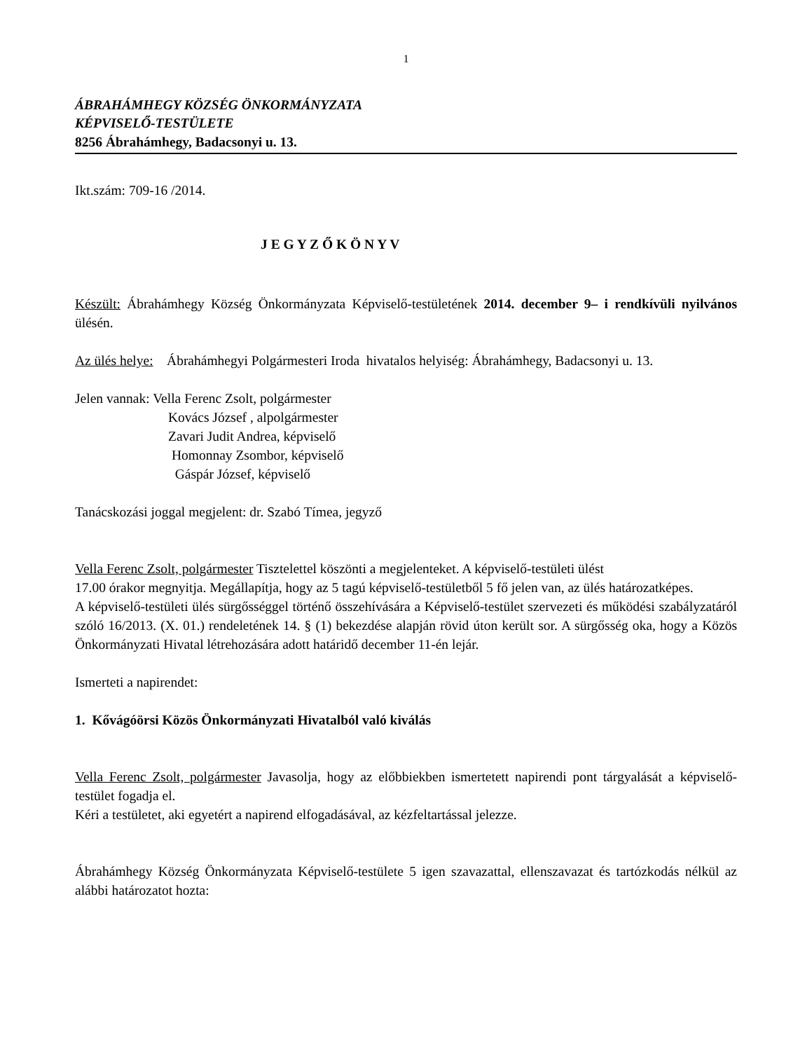1
ÁBRAHÁMHEGY KÖZSÉG ÖNKORMÁNYZATA
KÉPVISELŐ-TESTÜLETE
8256 Ábrahámhegy, Badacsonyi u. 13.
Ikt.szám: 709-16 /2014.
J E G Y Z Ő K Ö N Y V
Készült: Ábrahámhegy Község Önkormányzata Képviselő-testületének 2014. december 9– i rendkívüli nyilvános ülésén.
Az ülés helye: Ábrahámhegyi Polgármesteri Iroda hivatalos helyiség: Ábrahámhegy, Badacsonyi u. 13.
Jelen vannak: Vella Ferenc Zsolt, polgármester
Kovács József , alpolgármester
Zavari Judit Andrea, képviselő
Homonnay Zsombor, képviselő
Gáspár József, képviselő
Tanácskozási joggal megjelent: dr. Szabó Tímea, jegyző
Vella Ferenc Zsolt, polgármester Tisztelettel köszönti a megjelenteket. A képviselő-testületi ülést
17.00 órakor megnyitja. Megállapítja, hogy az 5 tagú képviselő-testületből 5 fő jelen van, az ülés határozatképes.
A képviselő-testületi ülés sürgősséggel történő összehívására a Képviselő-testület szervezeti és működési szabályzatáról szóló 16/2013. (X. 01.) rendeletének 14. § (1) bekezdése alapján rövid úton került sor. A sürgősség oka, hogy a Közös Önkormányzati Hivatal létrehozására adott határidő december 11-én lejár.
Ismerteti a napirendet:
1. Kővágóörsi Közös Önkormányzati Hivatalból való kiválás
Vella Ferenc Zsolt, polgármester Javasolja, hogy az előbbiekben ismertetett napirendi pont tárgyalását a képviselő-testület fogadja el.
Kéri a testületet, aki egyetért a napirend elfogadásával, az kézfeltartással jelezze.
Ábrahámhegy Község Önkormányzata Képviselő-testülete 5 igen szavazattal, ellenszavazat és tartózkodás nélkül az alábbi határozatot hozta: